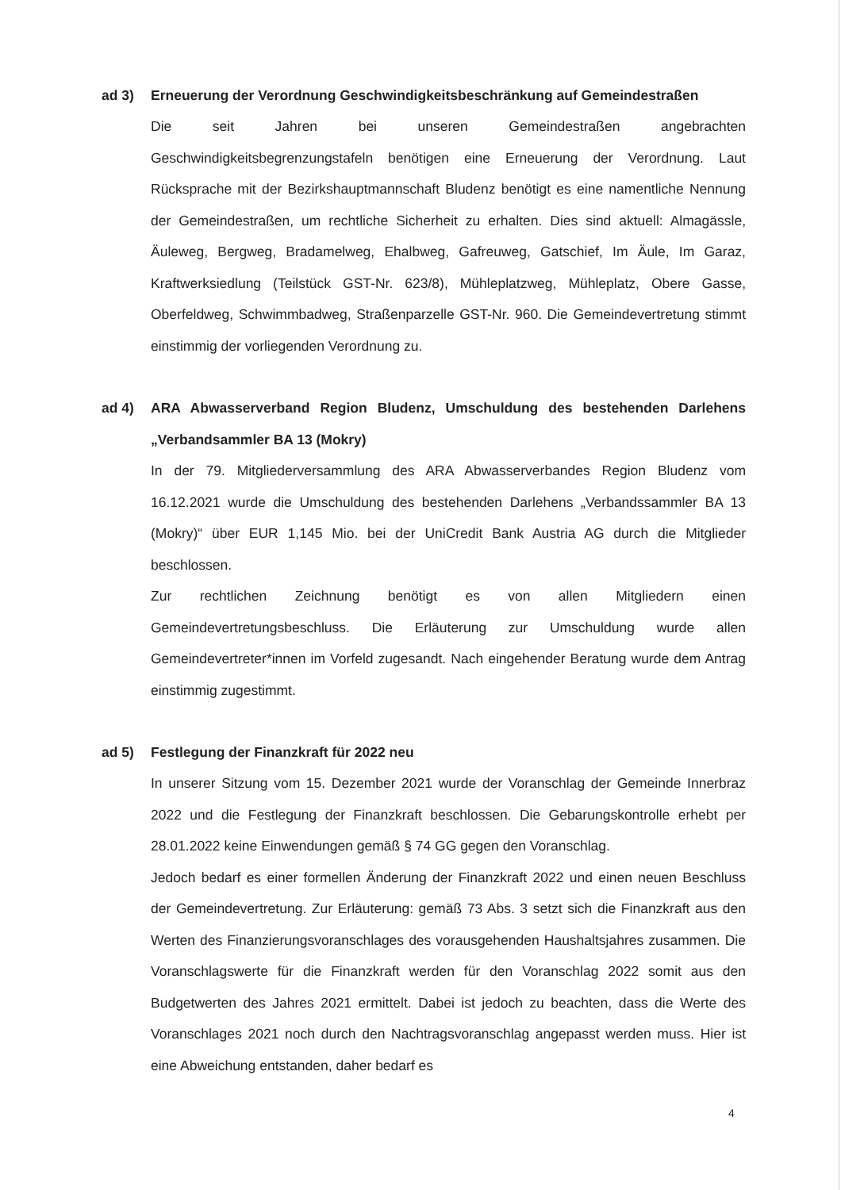ad 3)
Erneuerung der Verordnung Geschwindigkeitsbeschränkung auf Gemeindestraßen
Die seit Jahren bei unseren Gemeindestraßen angebrachten Geschwindigkeitsbegrenzungstafeln benötigen eine Erneuerung der Verordnung. Laut Rücksprache mit der Bezirkshauptmannschaft Bludenz benötigt es eine namentliche Nennung der Gemeindestraßen, um rechtliche Sicherheit zu erhalten. Dies sind aktuell: Almagässle, Äuleweg, Bergweg, Bradamelweg, Ehalbweg, Gafreuweg, Gatschief, Im Äule, Im Garaz, Kraftwerksiedlung (Teilstück GST-Nr. 623/8), Mühleplatzweg, Mühleplatz, Obere Gasse, Oberfeldweg, Schwimmbadweg, Straßenparzelle GST-Nr. 960. Die Gemeindevertretung stimmt einstimmig der vorliegenden Verordnung zu.
ad 4)
ARA Abwasserverband Region Bludenz, Umschuldung des bestehenden Darlehens „Verbandsammler BA 13 (Mokry)
In der 79. Mitgliederversammlung des ARA Abwasserverbandes Region Bludenz vom 16.12.2021 wurde die Umschuldung des bestehenden Darlehens „Verbandssammler BA 13 (Mokry)“ über EUR 1,145 Mio. bei der UniCredit Bank Austria AG durch die Mitglieder beschlossen.
Zur rechtlichen Zeichnung benötigt es von allen Mitgliedern einen Gemeindevertretungsbeschluss. Die Erläuterung zur Umschuldung wurde allen Gemeindevertreter*innen im Vorfeld zugesandt. Nach eingehender Beratung wurde dem Antrag einstimmig zugestimmt.
ad 5)
Festlegung der Finanzkraft für 2022 neu
In unserer Sitzung vom 15. Dezember 2021 wurde der Voranschlag der Gemeinde Innerbraz 2022 und die Festlegung der Finanzkraft beschlossen. Die Gebarungskontrolle erhebt per 28.01.2022 keine Einwendungen gemäß § 74 GG gegen den Voranschlag.
Jedoch bedarf es einer formellen Änderung der Finanzkraft 2022 und einen neuen Beschluss der Gemeindevertretung. Zur Erläuterung: gemäß 73 Abs. 3 setzt sich die Finanzkraft aus den Werten des Finanzierungsvoranschlages des vorausgehenden Haushaltsjahres zusammen. Die Voranschlagswerte für die Finanzkraft werden für den Voranschlag 2022 somit aus den Budgetwerten des Jahres 2021 ermittelt. Dabei ist jedoch zu beachten, dass die Werte des Voranschlages 2021 noch durch den Nachtragsvoranschlag angepasst werden muss. Hier ist eine Abweichung entstanden, daher bedarf es
4